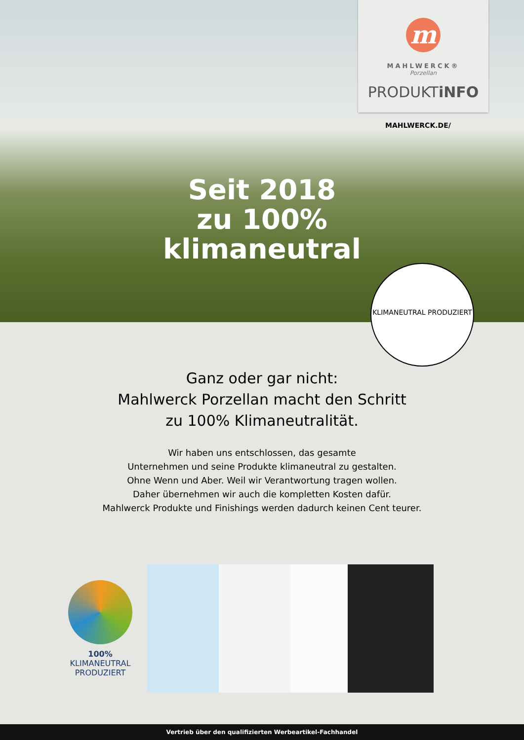m
MAHLWERCK®
Porzellan
PRODUKTiNFO
MAHLWERCK.DE/
Seit 2018
zu 100%
klimaneutral
KLIMANEUTRAL PRODUZIERT
Ganz oder gar nicht:
Mahlwerck Porzellan macht den Schritt
zu 100% Klimaneutralität.
Wir haben uns entschlossen, das gesamte
Unternehmen und seine Produkte klimaneutral zu gestalten.
Ohne Wenn und Aber. Weil wir Verantwortung tragen wollen.
Daher übernehmen wir auch die kompletten Kosten dafür.
Mahlwerck Produkte und Finishings werden dadurch keinen Cent teurer.
100%
KLIMANEUTRAL
PRODUZIERT
Vertrieb über den qualifizierten Werbeartikel-Fachhandel